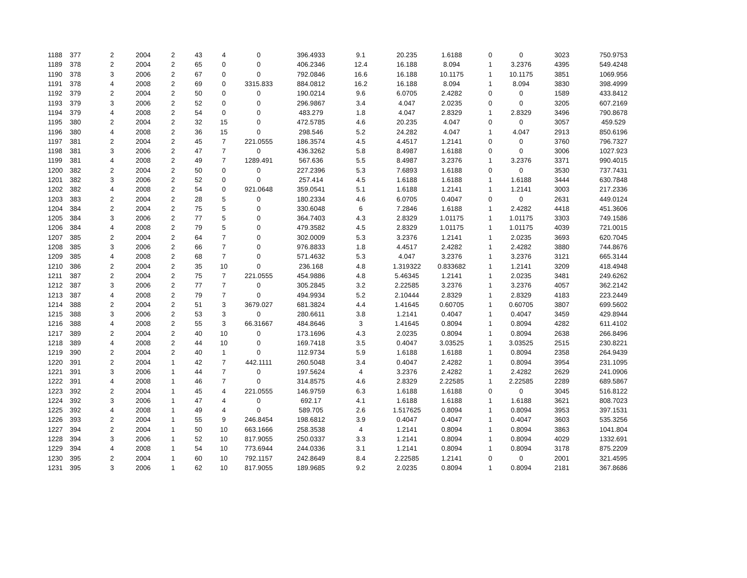| 1188 | 377 | 2 | 2004 | 2 | 43 | 4 | 0 | 396.4933 | 9.1 | 20.235 | 1.6188 | 0 | 0 | 3023 | 750.9753 |
| 1189 | 378 | 2 | 2004 | 2 | 65 | 0 | 0 | 406.2346 | 12.4 | 16.188 | 8.094 | 1 | 3.2376 | 4395 | 549.4248 |
| 1190 | 378 | 3 | 2006 | 2 | 67 | 0 | 0 | 792.0846 | 16.6 | 16.188 | 10.1175 | 1 | 10.1175 | 3851 | 1069.956 |
| 1191 | 378 | 4 | 2008 | 2 | 69 | 0 | 3315.833 | 884.0812 | 16.2 | 16.188 | 8.094 | 1 | 8.094 | 3830 | 398.4999 |
| 1192 | 379 | 2 | 2004 | 2 | 50 | 0 | 0 | 190.0214 | 9.6 | 6.0705 | 2.4282 | 0 | 0 | 1589 | 433.8412 |
| 1193 | 379 | 3 | 2006 | 2 | 52 | 0 | 0 | 296.9867 | 3.4 | 4.047 | 2.0235 | 0 | 0 | 3205 | 607.2169 |
| 1194 | 379 | 4 | 2008 | 2 | 54 | 0 | 0 | 483.279 | 1.8 | 4.047 | 2.8329 | 1 | 2.8329 | 3496 | 790.8678 |
| 1195 | 380 | 2 | 2004 | 2 | 32 | 15 | 0 | 472.5785 | 4.6 | 20.235 | 4.047 | 0 | 0 | 3057 | 459.529 |
| 1196 | 380 | 4 | 2008 | 2 | 36 | 15 | 0 | 298.546 | 5.2 | 24.282 | 4.047 | 1 | 4.047 | 2913 | 850.6196 |
| 1197 | 381 | 2 | 2004 | 2 | 45 | 7 | 221.0555 | 186.3574 | 4.5 | 4.4517 | 1.2141 | 0 | 0 | 3760 | 796.7327 |
| 1198 | 381 | 3 | 2006 | 2 | 47 | 7 | 0 | 436.3262 | 5.8 | 8.4987 | 1.6188 | 0 | 0 | 3006 | 1027.923 |
| 1199 | 381 | 4 | 2008 | 2 | 49 | 7 | 1289.491 | 567.636 | 5.5 | 8.4987 | 3.2376 | 1 | 3.2376 | 3371 | 990.4015 |
| 1200 | 382 | 2 | 2004 | 2 | 50 | 0 | 0 | 227.2396 | 5.3 | 7.6893 | 1.6188 | 0 | 0 | 3530 | 737.7431 |
| 1201 | 382 | 3 | 2006 | 2 | 52 | 0 | 0 | 257.414 | 4.5 | 1.6188 | 1.6188 | 1 | 1.6188 | 3444 | 630.7848 |
| 1202 | 382 | 4 | 2008 | 2 | 54 | 0 | 921.0648 | 359.0541 | 5.1 | 1.6188 | 1.2141 | 1 | 1.2141 | 3003 | 217.2336 |
| 1203 | 383 | 2 | 2004 | 2 | 28 | 5 | 0 | 180.2334 | 4.6 | 6.0705 | 0.4047 | 0 | 0 | 2631 | 449.0124 |
| 1204 | 384 | 2 | 2004 | 2 | 75 | 5 | 0 | 330.6048 | 6 | 7.2846 | 1.6188 | 1 | 2.4282 | 4418 | 451.3606 |
| 1205 | 384 | 3 | 2006 | 2 | 77 | 5 | 0 | 364.7403 | 4.3 | 2.8329 | 1.01175 | 1 | 1.01175 | 3303 | 749.1586 |
| 1206 | 384 | 4 | 2008 | 2 | 79 | 5 | 0 | 479.3582 | 4.5 | 2.8329 | 1.01175 | 1 | 1.01175 | 4039 | 721.0015 |
| 1207 | 385 | 2 | 2004 | 2 | 64 | 7 | 0 | 302.0009 | 5.3 | 3.2376 | 1.2141 | 1 | 2.0235 | 3693 | 620.7045 |
| 1208 | 385 | 3 | 2006 | 2 | 66 | 7 | 0 | 976.8833 | 1.8 | 4.4517 | 2.4282 | 1 | 2.4282 | 3880 | 744.8676 |
| 1209 | 385 | 4 | 2008 | 2 | 68 | 7 | 0 | 571.4632 | 5.3 | 4.047 | 3.2376 | 1 | 3.2376 | 3121 | 665.3144 |
| 1210 | 386 | 2 | 2004 | 2 | 35 | 10 | 0 | 236.168 | 4.8 | 1.319322 | 0.833682 | 1 | 1.2141 | 3209 | 418.4948 |
| 1211 | 387 | 2 | 2004 | 2 | 75 | 7 | 221.0555 | 454.9886 | 4.8 | 5.46345 | 1.2141 | 1 | 2.0235 | 3481 | 249.6262 |
| 1212 | 387 | 3 | 2006 | 2 | 77 | 7 | 0 | 305.2845 | 3.2 | 2.22585 | 3.2376 | 1 | 3.2376 | 4057 | 362.2142 |
| 1213 | 387 | 4 | 2008 | 2 | 79 | 7 | 0 | 494.9934 | 5.2 | 2.10444 | 2.8329 | 1 | 2.8329 | 4183 | 223.2449 |
| 1214 | 388 | 2 | 2004 | 2 | 51 | 3 | 3679.027 | 681.3824 | 4.4 | 1.41645 | 0.60705 | 1 | 0.60705 | 3807 | 699.5602 |
| 1215 | 388 | 3 | 2006 | 2 | 53 | 3 | 0 | 280.6611 | 3.8 | 1.2141 | 0.4047 | 1 | 0.4047 | 3459 | 429.8944 |
| 1216 | 388 | 4 | 2008 | 2 | 55 | 3 | 66.31667 | 484.8646 | 3 | 1.41645 | 0.8094 | 1 | 0.8094 | 4282 | 611.4102 |
| 1217 | 389 | 2 | 2004 | 2 | 40 | 10 | 0 | 173.1696 | 4.3 | 2.0235 | 0.8094 | 1 | 0.8094 | 2638 | 266.8496 |
| 1218 | 389 | 4 | 2008 | 2 | 44 | 10 | 0 | 169.7418 | 3.5 | 0.4047 | 3.03525 | 1 | 3.03525 | 2515 | 230.8221 |
| 1219 | 390 | 2 | 2004 | 2 | 40 | 1 | 0 | 112.9734 | 5.9 | 1.6188 | 1.6188 | 1 | 0.8094 | 2358 | 264.9439 |
| 1220 | 391 | 2 | 2004 | 1 | 42 | 7 | 442.1111 | 260.5048 | 3.4 | 0.4047 | 2.4282 | 1 | 0.8094 | 3954 | 231.1095 |
| 1221 | 391 | 3 | 2006 | 1 | 44 | 7 | 0 | 197.5624 | 4 | 3.2376 | 2.4282 | 1 | 2.4282 | 2629 | 241.0906 |
| 1222 | 391 | 4 | 2008 | 1 | 46 | 7 | 0 | 314.8575 | 4.6 | 2.8329 | 2.22585 | 1 | 2.22585 | 2289 | 689.5867 |
| 1223 | 392 | 2 | 2004 | 1 | 45 | 4 | 221.0555 | 146.9759 | 6.3 | 1.6188 | 1.6188 | 0 | 0 | 3045 | 516.8122 |
| 1224 | 392 | 3 | 2006 | 1 | 47 | 4 | 0 | 692.17 | 4.1 | 1.6188 | 1.6188 | 1 | 1.6188 | 3621 | 808.7023 |
| 1225 | 392 | 4 | 2008 | 1 | 49 | 4 | 0 | 589.705 | 2.6 | 1.517625 | 0.8094 | 1 | 0.8094 | 3953 | 397.1531 |
| 1226 | 393 | 2 | 2004 | 1 | 55 | 9 | 246.8454 | 198.6812 | 3.9 | 0.4047 | 0.4047 | 1 | 0.4047 | 3603 | 535.3256 |
| 1227 | 394 | 2 | 2004 | 1 | 50 | 10 | 663.1666 | 258.3538 | 4 | 1.2141 | 0.8094 | 1 | 0.8094 | 3863 | 1041.804 |
| 1228 | 394 | 3 | 2006 | 1 | 52 | 10 | 817.9055 | 250.0337 | 3.3 | 1.2141 | 0.8094 | 1 | 0.8094 | 4029 | 1332.691 |
| 1229 | 394 | 4 | 2008 | 1 | 54 | 10 | 773.6944 | 244.0336 | 3.1 | 1.2141 | 0.8094 | 1 | 0.8094 | 3178 | 875.2209 |
| 1230 | 395 | 2 | 2004 | 1 | 60 | 10 | 792.1157 | 242.8649 | 8.4 | 2.22585 | 1.2141 | 0 | 0 | 2001 | 321.4595 |
| 1231 | 395 | 3 | 2006 | 1 | 62 | 10 | 817.9055 | 189.9685 | 9.2 | 2.0235 | 0.8094 | 1 | 0.8094 | 2181 | 367.8686 |